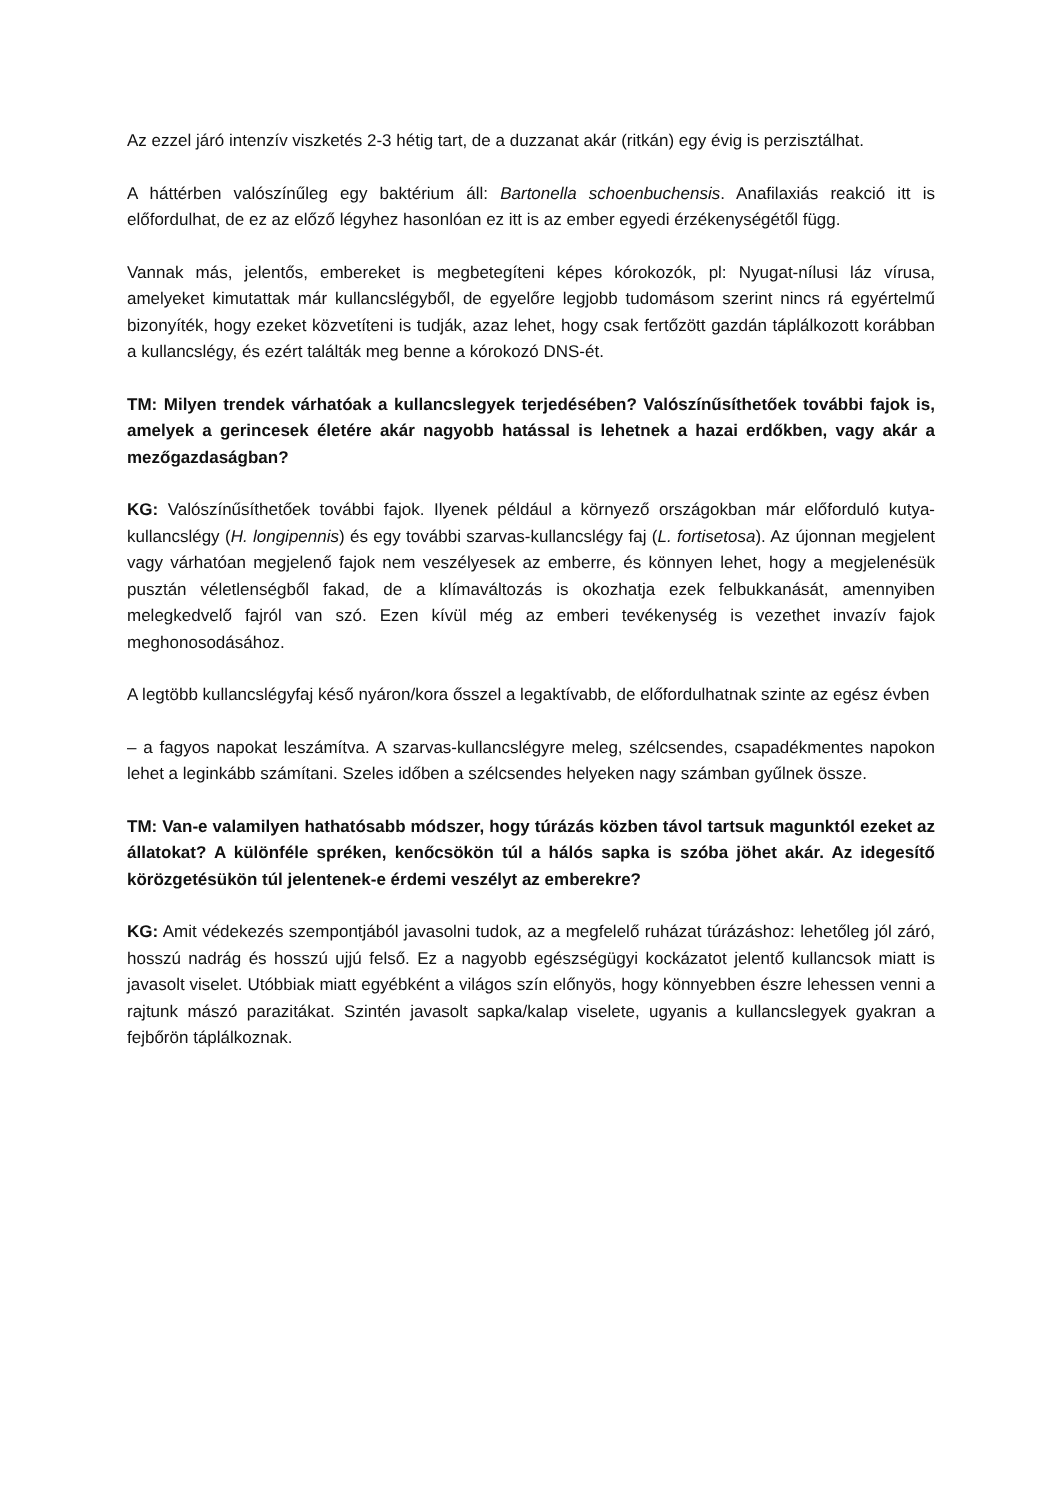Az ezzel járó intenzív viszketés 2-3 hétig tart, de a duzzanat akár (ritkán) egy évig is perzisztálhat.
A háttérben valószínűleg egy baktérium áll: Bartonella schoenbuchensis. Anafilaxiás reakció itt is előfordulhat, de ez az előző légyhez hasonlóan ez itt is az ember egyedi érzékenységétől függ.
Vannak más, jelentős, embereket is megbetegíteni képes kórokozók, pl: Nyugat-nílusi láz vírusa, amelyeket kimutattak már kullancslégyből, de egyelőre legjobb tudomásom szerint nincs rá egyértelmű bizonyíték, hogy ezeket közvetíteni is tudják, azaz lehet, hogy csak fertőzött gazdán táplálkozott korábban a kullancslégy, és ezért találták meg benne a kórokozó DNS-ét.
TM: Milyen trendek várhatóak a kullancslegyek terjedésében? Valószínűsíthetőek további fajok is, amelyek a gerincesek életére akár nagyobb hatással is lehetnek a hazai erdőkben, vagy akár a mezőgazdaságban?
KG: Valószínűsíthetőek további fajok. Ilyenek például a környező országokban már előforduló kutya-kullancslégy (H. longipennis) és egy további szarvas-kullancslégy faj (L. fortisetosa). Az újonnan megjelent vagy várhatóan megjelenő fajok nem veszélyesek az emberre, és könnyen lehet, hogy a megjelenésük pusztán véletlenségből fakad, de a klímaváltozás is okozhatja ezek felbukkanását, amennyiben melegkedvelő fajról van szó. Ezen kívül még az emberi tevékenység is vezethet invazív fajok meghonosodásához.
A legtöbb kullancslégyfaj késő nyáron/kora ősszel a legaktívabb, de előfordulhatnak szinte az egész évben
– a fagyos napokat leszámítva. A szarvas-kullancslégyre meleg, szélcsendes, csapadékmentes napokon lehet a leginkább számítani. Szeles időben a szélcsendes helyeken nagy számban gyűlnek össze.
TM: Van-e valamilyen hathatósabb módszer, hogy túrázás közben távol tartsuk magunktól ezeket az állatokat? A különféle spréken, kenőcsökön túl a hálós sapka is szóba jöhet akár. Az idegesítő körözgetésükön túl jelentenek-e érdemi veszélyt az emberekre?
KG: Amit védekezés szempontjából javasolni tudok, az a megfelelő ruházat túrázáshoz: lehetőleg jól záró, hosszú nadrág és hosszú ujjú felső. Ez a nagyobb egészségügyi kockázatot jelentő kullancsok miatt is javasolt viselet. Utóbbiak miatt egyébként a világos szín előnyös, hogy könnyebben észre lehessen venni a rajtunk mászó parazitákat. Szintén javasolt sapka/kalap viselete, ugyanis a kullancslegyek gyakran a fejbőrön táplálkoznak.